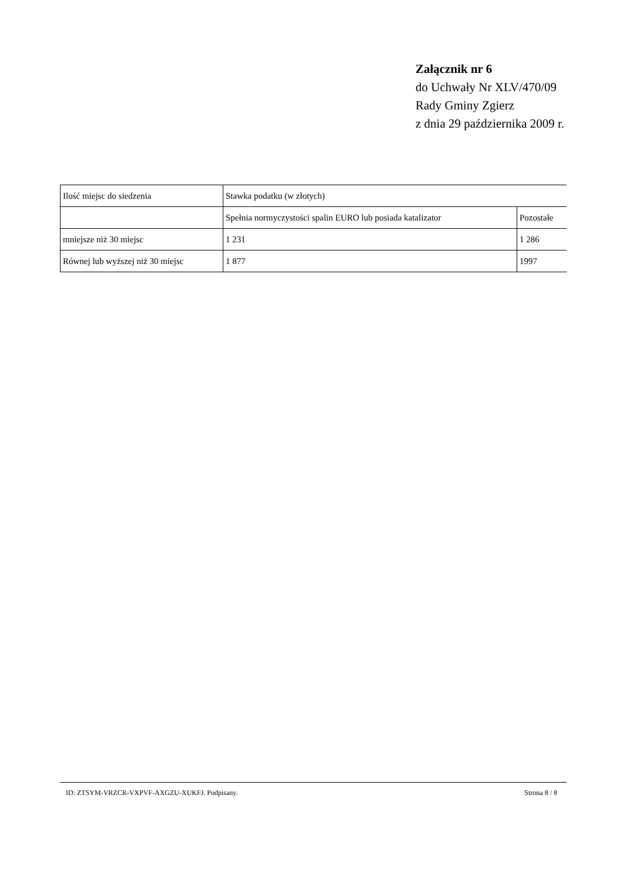Załącznik nr 6
do Uchwały Nr XLV/470/09
Rady Gminy Zgierz
z dnia 29 października 2009 r.
| Ilość miejsc do siedzenia | Stawka podatku (w złotych) | |
| --- | --- | --- |
| | Spełnia normyczystości spalin EURO lub posiada katalizator | Pozostałe |
| mniejsze niż 30 miejsc | 1 231 | 1 286 |
| Równej lub wyższej niż 30 miejsc | 1 877 | 1997 |
ID: ZTSYM-VRZCR-VXPVF-AXGZU-XUKFJ. Podpisany. Strona 8 / 8